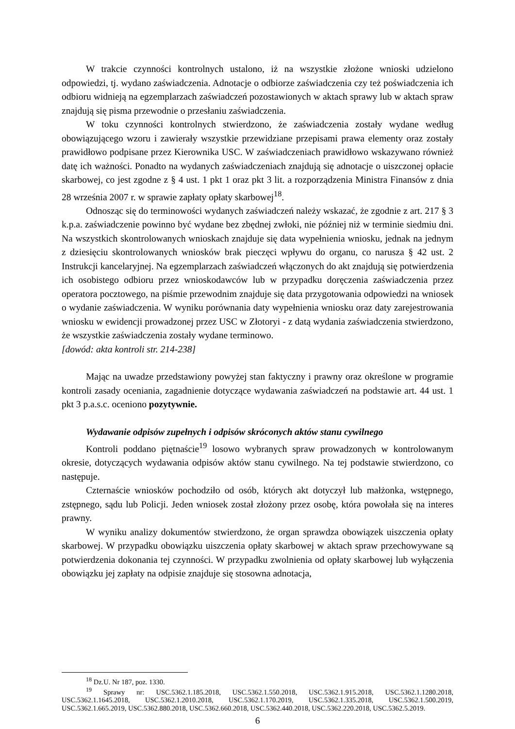W trakcie czynności kontrolnych ustalono, iż na wszystkie złożone wnioski udzielono odpowiedzi, tj. wydano zaświadczenia. Adnotacje o odbiorze zaświadczenia czy też poświadczenia ich odbioru widnieją na egzemplarzach zaświadczeń pozostawionych w aktach sprawy lub w aktach spraw znajdują się pisma przewodnie o przesłaniu zaświadczenia.
W toku czynności kontrolnych stwierdzono, że zaświadczenia zostały wydane według obowiązującego wzoru i zawierały wszystkie przewidziane przepisami prawa elementy oraz zostały prawidłowo podpisane przez Kierownika USC. W zaświadczeniach prawidłowo wskazywano również datę ich ważności. Ponadto na wydanych zaświadczeniach znajdują się adnotacje o uiszczonej opłacie skarbowej, co jest zgodne z § 4 ust. 1 pkt 1 oraz pkt 3 lit. a rozporządzenia Ministra Finansów z dnia 28 września 2007 r. w sprawie zapłaty opłaty skarbowej<sup>18</sup>.
Odnosząc się do terminowości wydanych zaświadczeń należy wskazać, że zgodnie z art. 217 § 3 k.p.a. zaświadczenie powinno być wydane bez zbędnej zwłoki, nie później niż w terminie siedmiu dni. Na wszystkich skontrolowanych wnioskach znajduje się data wypełnienia wniosku, jednak na jednym z dziesięciu skontrolowanych wniosków brak pieczęci wpływu do organu, co narusza § 42 ust. 2 Instrukcji kancelaryjnej. Na egzemplarzach zaświadczeń włączonych do akt znajdują się potwierdzenia ich osobistego odbioru przez wnioskodawców lub w przypadku doręczenia zaświadczenia przez operatora pocztowego, na piśmie przewodnim znajduje się data przygotowania odpowiedzi na wniosek o wydanie zaświadczenia. W wyniku porównania daty wypełnienia wniosku oraz daty zarejestrowania wniosku w ewidencji prowadzonej przez USC w Złotoryi - z datą wydania zaświadczenia stwierdzono, że wszystkie zaświadczenia zostały wydane terminowo.
[dowód: akta kontroli str. 214-238]
Mając na uwadze przedstawiony powyżej stan faktyczny i prawny oraz określone w programie kontroli zasady oceniania, zagadnienie dotyczące wydawania zaświadczeń na podstawie art. 44 ust. 1 pkt 3 p.a.s.c. oceniono pozytywnie.
Wydawanie odpisów zupełnych i odpisów skróconych aktów stanu cywilnego
Kontroli poddano piętnaście<sup>19</sup> losowo wybranych spraw prowadzonych w kontrolowanym okresie, dotyczących wydawania odpisów aktów stanu cywilnego. Na tej podstawie stwierdzono, co następuje.
Czternaście wniosków pochodziło od osób, których akt dotyczył lub małżonka, wstępnego, zstępnego, sądu lub Policji. Jeden wniosek został złożony przez osobę, która powołała się na interes prawny.
W wyniku analizy dokumentów stwierdzono, że organ sprawdza obowiązek uiszczenia opłaty skarbowej. W przypadku obowiązku uiszczenia opłaty skarbowej w aktach spraw przechowywane są potwierdzenia dokonania tej czynności. W przypadku zwolnienia od opłaty skarbowej lub wyłączenia obowiązku jej zapłaty na odpisie znajduje się stosowna adnotacja,
<sup>18</sup> Dz.U. Nr 187, poz. 1330.
<sup>19</sup> Sprawy nr: USC.5362.1.185.2018, USC.5362.1.550.2018, USC.5362.1.915.2018, USC.5362.1.1280.2018, USC.5362.1.1645.2018, USC.5362.1.2010.2018, USC.5362.1.170.2019, USC.5362.1.335.2018, USC.5362.1.500.2019, USC.5362.1.665.2019, USC.5362.880.2018, USC.5362.660.2018, USC.5362.440.2018, USC.5362.220.2018, USC.5362.5.2019.
6